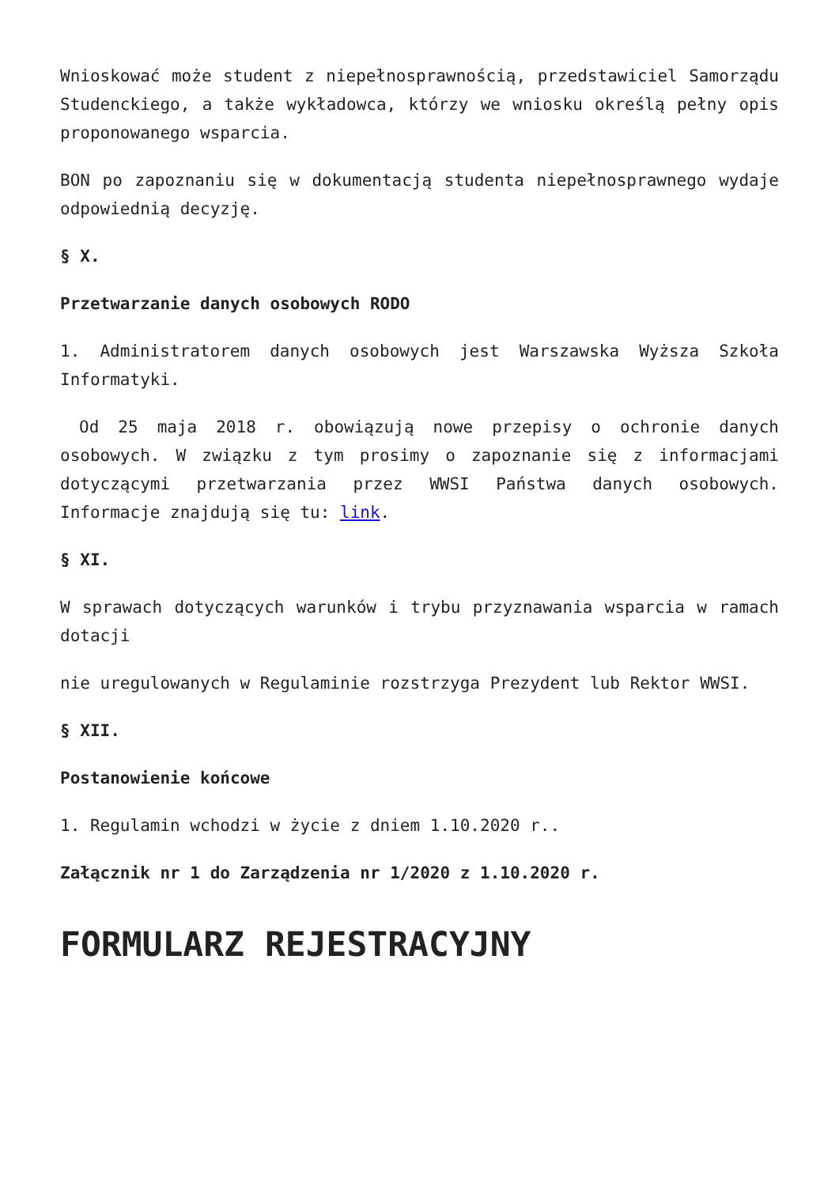Wnioskować może student z niepełnosprawnością, przedstawiciel Samorządu Studenckiego, a także wykładowca, którzy we wniosku określą pełny opis proponowanego wsparcia.
BON po zapoznaniu się w dokumentacją studenta niepełnosprawnego wydaje odpowiednią decyzję.
§ X.
Przetwarzanie danych osobowych RODO
1. Administratorem danych osobowych jest Warszawska Wyższa Szkoła Informatyki.
Od 25 maja 2018 r. obowiązują nowe przepisy o ochronie danych osobowych. W związku z tym prosimy o zapoznanie się z informacjami dotyczącymi przetwarzania przez WWSI Państwa danych osobowych. Informacje znajdują się tu: link.
§ XI.
W sprawach dotyczących warunków i trybu przyznawania wsparcia w ramach dotacji
nie uregulowanych w Regulaminie rozstrzyga Prezydent lub Rektor WWSI.
§ XII.
Postanowienie końcowe
1. Regulamin wchodzi w życie z dniem 1.10.2020 r..
Załącznik nr 1 do Zarządzenia nr 1/2020 z 1.10.2020 r.
FORMULARZ REJESTRACYJNY